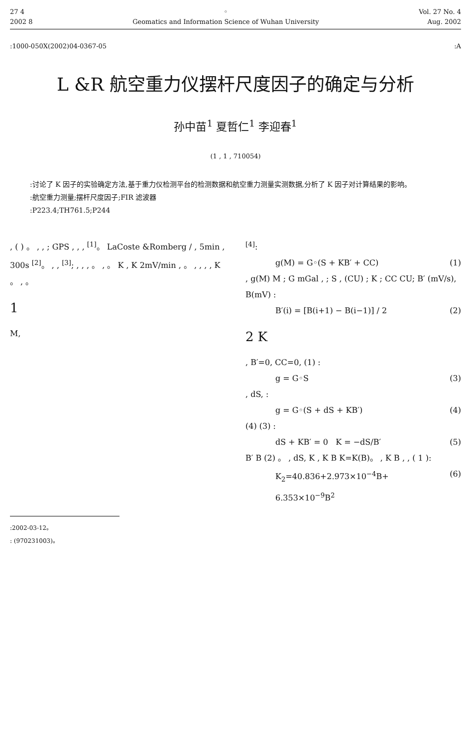27 4
2002 8
◦
Geomatics and Information Science of Wuhan University
Vol. 27 No. 4
Aug. 2002
:1000-050X(2002)04-0367-05 :A
L &R 航空重力仪摆杆尺度因子的确定与分析
孙中苗<sup>1</sup> 夏哲仁<sup>1</sup> 李迎春<sup>1</sup>
(1 , 1 , 710054)
:讨论了 K 因子的实验确定方法,基于重力仪检测平台的检测数据和航空重力测量实测数据,分析了 K 因子对计算结果的影响。
:航空重力测量;摆杆尺度因子;FIR 滤波器
:P223.4;TH761.5;P244
, ( ) 。 , , ; GPS , , , <sup>[1]</sup>。 LaCoste &Romberg / , 5min , 300s <sup>[2]</sup>。 , , <sup>[3]</sup>; , , , 。 , 。 K , K 2mV/min , 。 , , , , K 。 , 。
1
M,
<sup>[4]</sup>:
g(M) = G◦(S + KB′ + CC) (1)
, g(M) M ; G mGal , ; S , (CU) ; K ; CC CU; B′ (mV/s), B(mV) :
B′(i) = [B(i+1) − B(i−1)] / 2 (2)
2 K
, B′=0, CC=0, (1) :
g = G◦S (3)
, dS, :
g = G◦(S + dS + KB′) (4)
(4) (3) :
dS + KB′ = 0 K = −dS/B′ (5)
B′ B (2) 。 , dS, K , K B K=K(B)。 , K B , , ( 1 ):
K<sub>2</sub>=40.836+2.973×10<sup>−4</sup>B+ 6.353×10<sup>−9</sup>B<sup>2</sup> (6)
:2002-03-12。
: (970231003)。